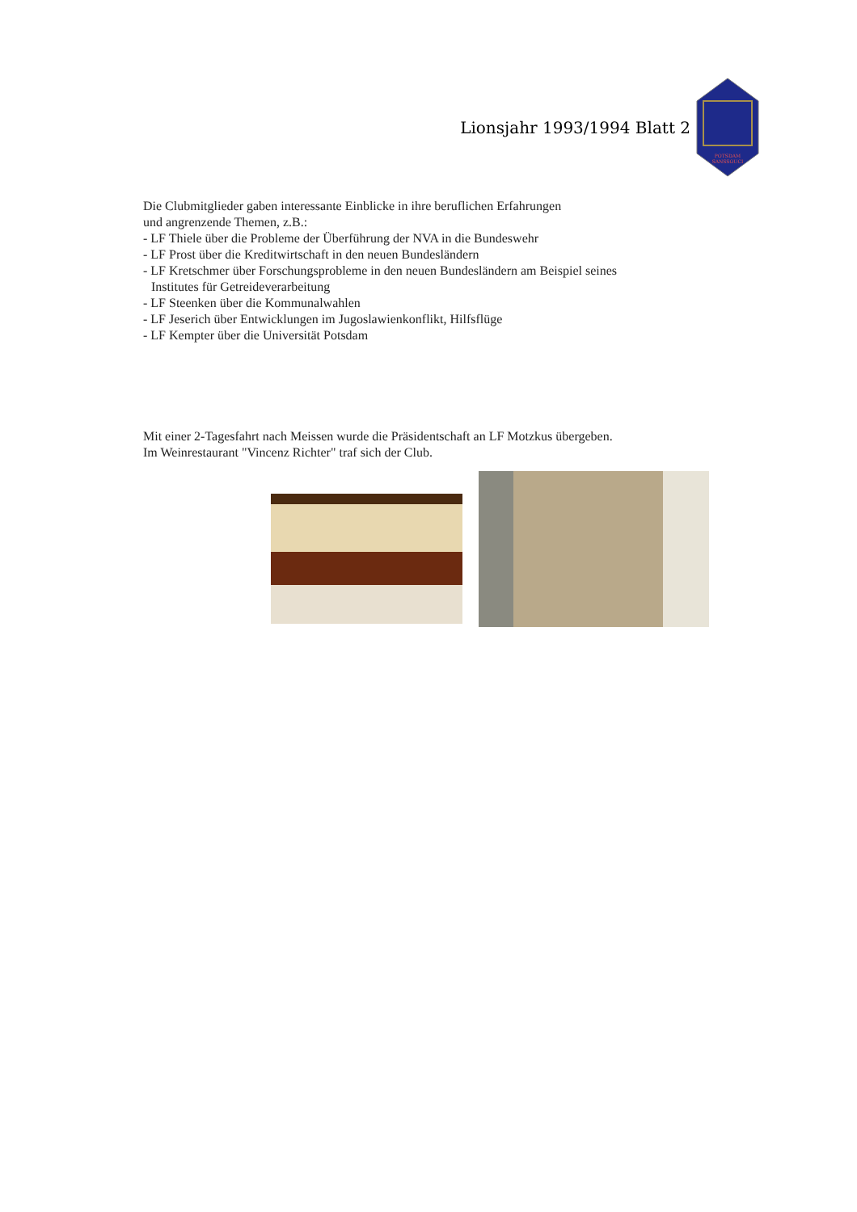Lionsjahr 1993/1994 Blatt 2
POTSDAM
SANSSOUCI
Die Clubmitglieder gaben interessante Einblicke in ihre beruflichen Erfahrungen
und angrenzende Themen, z.B.:
- LF Thiele über die Probleme der Überführung der NVA in die Bundeswehr
- LF Prost über die Kreditwirtschaft in den neuen Bundesländern
- LF Kretschmer über Forschungsprobleme in den neuen Bundesländern am Beispiel seines
Institutes für Getreideverarbeitung
- LF Steenken über die Kommunalwahlen
- LF Jeserich über Entwicklungen im Jugoslawienkonflikt, Hilfsflüge
- LF Kempter über die Universität Potsdam
Mit einer 2-Tagesfahrt nach Meissen wurde die Präsidentschaft an LF Motzkus übergeben.
Im Weinrestaurant "Vincenz Richter" traf sich der Club.